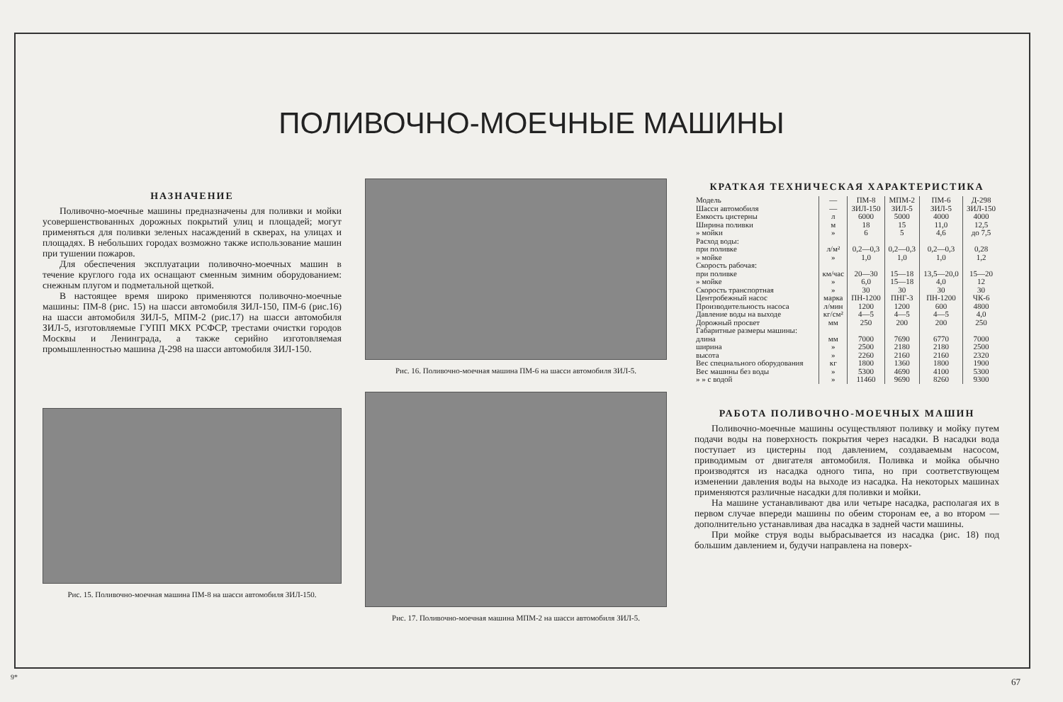ПОЛИВОЧНО-МОЕЧНЫЕ МАШИНЫ
НАЗНАЧЕНИЕ
Поливочно-моечные машины предназначены для поливки и мойки усовершенствованных дорожных покрытий улиц и площадей; могут применяться для поливки зеленых насаждений в скверах, на улицах и площадях. В небольших городах возможно также использование машин при тушении пожаров.
Для обеспечения эксплуатации поливочно-моечных машин в течение круглого года их оснащают сменным зимним оборудованием: снежным плугом и подметальной щеткой.
В настоящее время широко применяются поливочно-моечные машины: ПМ-8 (рис. 15) на шасси автомобиля ЗИЛ-150, ПМ-6 (рис.16) на шасси автомобиля ЗИЛ-5, МПМ-2 (рис.17) на шасси автомобиля ЗИЛ-5, изготовляемые ГУПП МКХ РСФСР, трестами очистки городов Москвы и Ленинграда, а также серийно изготовляемая промышленностью машина Д-298 на шасси автомобиля ЗИЛ-150.
Рис. 15. Поливочно-моечная машина ПМ-8 на шасси автомобиля ЗИЛ-150.
Рис. 16. Поливочно-моечная машина ПМ-6 на шасси автомобиля ЗИЛ-5.
Рис. 17. Поливочно-моечная машина МПМ-2 на шасси автомобиля ЗИЛ-5.
КРАТКАЯ ТЕХНИЧЕСКАЯ ХАРАКТЕРИСТИКА
| Модель | — | ПМ-8 | МПМ-2 | ПМ-6 | Д-298 |
| Шасси автомобиля | — | ЗИЛ-150 | ЗИЛ-5 | ЗИЛ-5 | ЗИЛ-150 |
| Емкость цистерны | л | 6000 | 5000 | 4000 | 4000 |
| Ширина поливки | м | 18 | 15 | 11,0 | 12,5 |
| » мойки | » | 6 | 5 | 4,6 | до 7,5 |
| Расход воды: | | | | | |
| при поливке | л/м² | 0,2—0,3 | 0,2—0,3 | 0,2—0,3 | 0,28 |
| » мойке | » | 1,0 | 1,0 | 1,0 | 1,2 |
| Скорость рабочая: | | | | | |
| при поливке | км/час | 20—30 | 15—18 | 13,5—20,0 | 15—20 |
| » мойке | » | 6,0 | 15—18 | 4,0 | 12 |
| Скорость транспортная | » | 30 | 30 | 30 | 30 |
| Центробежный насос | марка | ПН-1200 | ПНГ-3 | ПН-1200 | ЧК-6 |
| Производительность насоса | л/мин | 1200 | 1200 | 600 | 4800 |
| Давление воды на выходе | кг/см² | 4—5 | 4—5 | 4—5 | 4,0 |
| Дорожный просвет | мм | 250 | 200 | 200 | 250 |
| Габаритные размеры машины: | | | | | |
| длина | мм | 7000 | 7690 | 6770 | 7000 |
| ширина | » | 2500 | 2180 | 2180 | 2500 |
| высота | » | 2260 | 2160 | 2160 | 2320 |
| Вес специального оборудования | кг | 1800 | 1360 | 1800 | 1900 |
| Вес машины без воды | » | 5300 | 4690 | 4100 | 5300 |
| » » с водой | » | 11460 | 9690 | 8260 | 9300 |
РАБОТА ПОЛИВОЧНО-МОЕЧНЫХ МАШИН
Поливочно-моечные машины осуществляют поливку и мойку путем подачи воды на поверхность покрытия через насадки. В насадки вода поступает из цистерны под давлением, создаваемым насосом, приводимым от двигателя автомобиля. Поливка и мойка обычно производятся из насадка одного типа, но при соответствующем изменении давления воды на выходе из насадка. На некоторых машинах применяются различные насадки для поливки и мойки.
На машине устанавливают два или четыре насадка, располагая их в первом случае впереди машины по обеим сторонам ее, а во втором — дополнительно устанавливая два насадка в задней части машины.
При мойке струя воды выбрасывается из насадка (рис. 18) под большим давлением и, будучи направлена на поверх-
9* 67